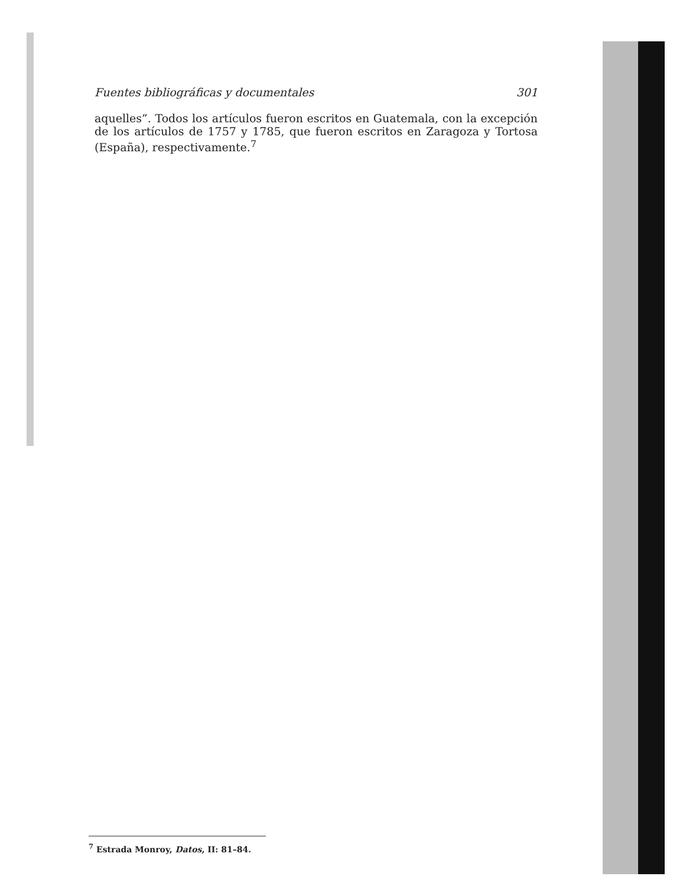Fuentes bibliográficas y documentales 301
aquelles”. Todos los artículos fueron escritos en Guatemala, con la excepción de los artículos de 1757 y 1785, que fueron escritos en Zaragoza y Tortosa (España), respectivamente.<sup>7</sup>
<sup>7</sup> Estrada Monroy, Datos, II: 81–84.